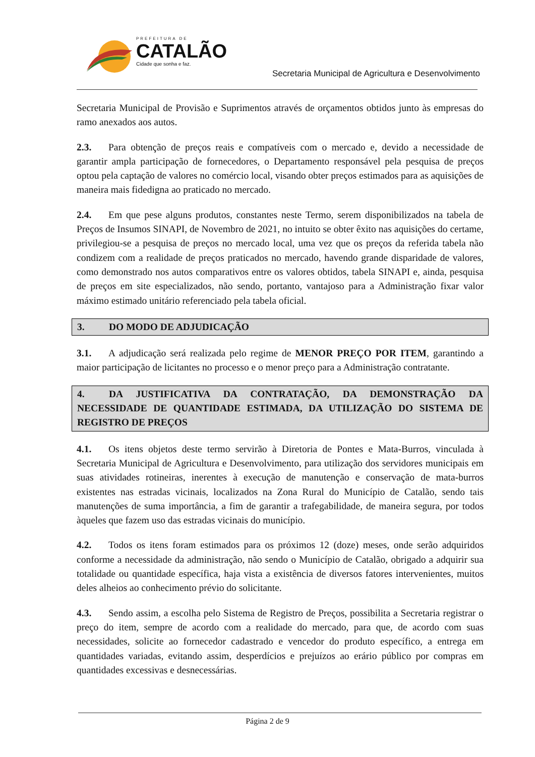PREFEITURA DE
CATALÃO
Cidade que sonha e faz.
Secretaria Municipal de Agricultura e Desenvolvimento
Secretaria Municipal de Provisão e Suprimentos através de orçamentos obtidos junto às empresas do ramo anexados aos autos.
2.3. Para obtenção de preços reais e compatíveis com o mercado e, devido a necessidade de garantir ampla participação de fornecedores, o Departamento responsável pela pesquisa de preços optou pela captação de valores no comércio local, visando obter preços estimados para as aquisições de maneira mais fidedigna ao praticado no mercado.
2.4. Em que pese alguns produtos, constantes neste Termo, serem disponibilizados na tabela de Preços de Insumos SINAPI, de Novembro de 2021, no intuito se obter êxito nas aquisições do certame, privilegiou-se a pesquisa de preços no mercado local, uma vez que os preços da referida tabela não condizem com a realidade de preços praticados no mercado, havendo grande disparidade de valores, como demonstrado nos autos comparativos entre os valores obtidos, tabela SINAPI e, ainda, pesquisa de preços em site especializados, não sendo, portanto, vantajoso para a Administração fixar valor máximo estimado unitário referenciado pela tabela oficial.
3. DO MODO DE ADJUDICAÇÃO
3.1. A adjudicação será realizada pelo regime de MENOR PREÇO POR ITEM, garantindo a maior participação de licitantes no processo e o menor preço para a Administração contratante.
4. DA JUSTIFICATIVA DA CONTRATAÇÃO, DA DEMONSTRAÇÃO DA NECESSIDADE DE QUANTIDADE ESTIMADA, DA UTILIZAÇÃO DO SISTEMA DE REGISTRO DE PREÇOS
4.1. Os itens objetos deste termo servirão à Diretoria de Pontes e Mata-Burros, vinculada à Secretaria Municipal de Agricultura e Desenvolvimento, para utilização dos servidores municipais em suas atividades rotineiras, inerentes à execução de manutenção e conservação de mata-burros existentes nas estradas vicinais, localizados na Zona Rural do Município de Catalão, sendo tais manutenções de suma importância, a fim de garantir a trafegabilidade, de maneira segura, por todos àqueles que fazem uso das estradas vicinais do município.
4.2. Todos os itens foram estimados para os próximos 12 (doze) meses, onde serão adquiridos conforme a necessidade da administração, não sendo o Município de Catalão, obrigado a adquirir sua totalidade ou quantidade específica, haja vista a existência de diversos fatores intervenientes, muitos deles alheios ao conhecimento prévio do solicitante.
4.3. Sendo assim, a escolha pelo Sistema de Registro de Preços, possibilita a Secretaria registrar o preço do item, sempre de acordo com a realidade do mercado, para que, de acordo com suas necessidades, solicite ao fornecedor cadastrado e vencedor do produto específico, a entrega em quantidades variadas, evitando assim, desperdícios e prejuízos ao erário público por compras em quantidades excessivas e desnecessárias.
Página 2 de 9